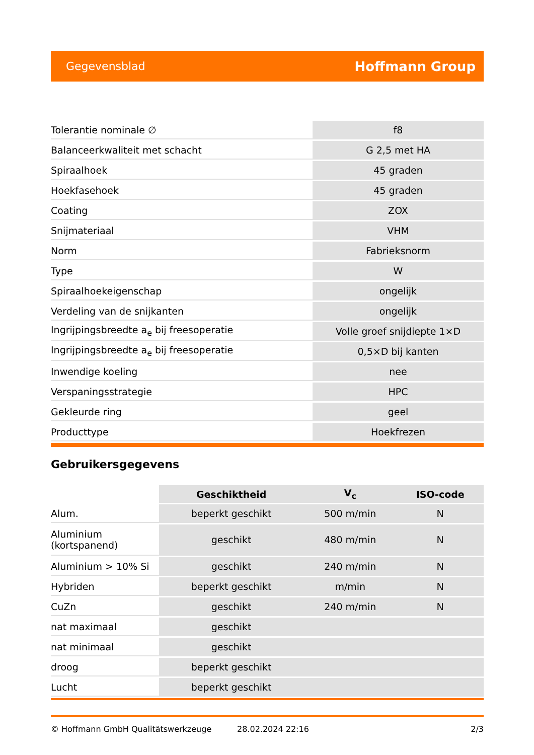Gegevensblad Hoffmann Group
| Tolerantie nominale ∅ | f8 |
| Balanceerkwaliteit met schacht | G 2,5 met HA |
| Spiraalhoek | 45 graden |
| Hoekfasehoek | 45 graden |
| Coating | ZOX |
| Snijmateriaal | VHM |
| Norm | Fabrieksnorm |
| Type | W |
| Spiraalhoekeigenschap | ongelijk |
| Verdeling van de snijkanten | ongelijk |
| Ingrijpingsbreedte a<sub>e</sub> bij freesoperatie | Volle groef snijdiepte 1×D |
| Ingrijpingsbreedte a<sub>e</sub> bij freesoperatie | 0,5×D bij kanten |
| Inwendige koeling | nee |
| Verspaningsstrategie | HPC |
| Gekleurde ring | geel |
| Producttype | Hoekfrezen |
Gebruikersgegevens
| | Geschiktheid | V<sub>c</sub> | ISO-code |
| --- | --- | --- | --- |
| Alum. | beperkt geschikt | 500 m/min | N |
| Aluminium (kortspanend) | geschikt | 480 m/min | N |
| Aluminium > 10% Si | geschikt | 240 m/min | N |
| Hybriden | beperkt geschikt | m/min | N |
| CuZn | geschikt | 240 m/min | N |
| nat maximaal | geschikt | | |
| nat minimaal | geschikt | | |
| droog | beperkt geschikt | | |
| Lucht | beperkt geschikt | | |
© Hoffmann GmbH Qualitätswerkzeuge 28.02.2024 22:16 2/3